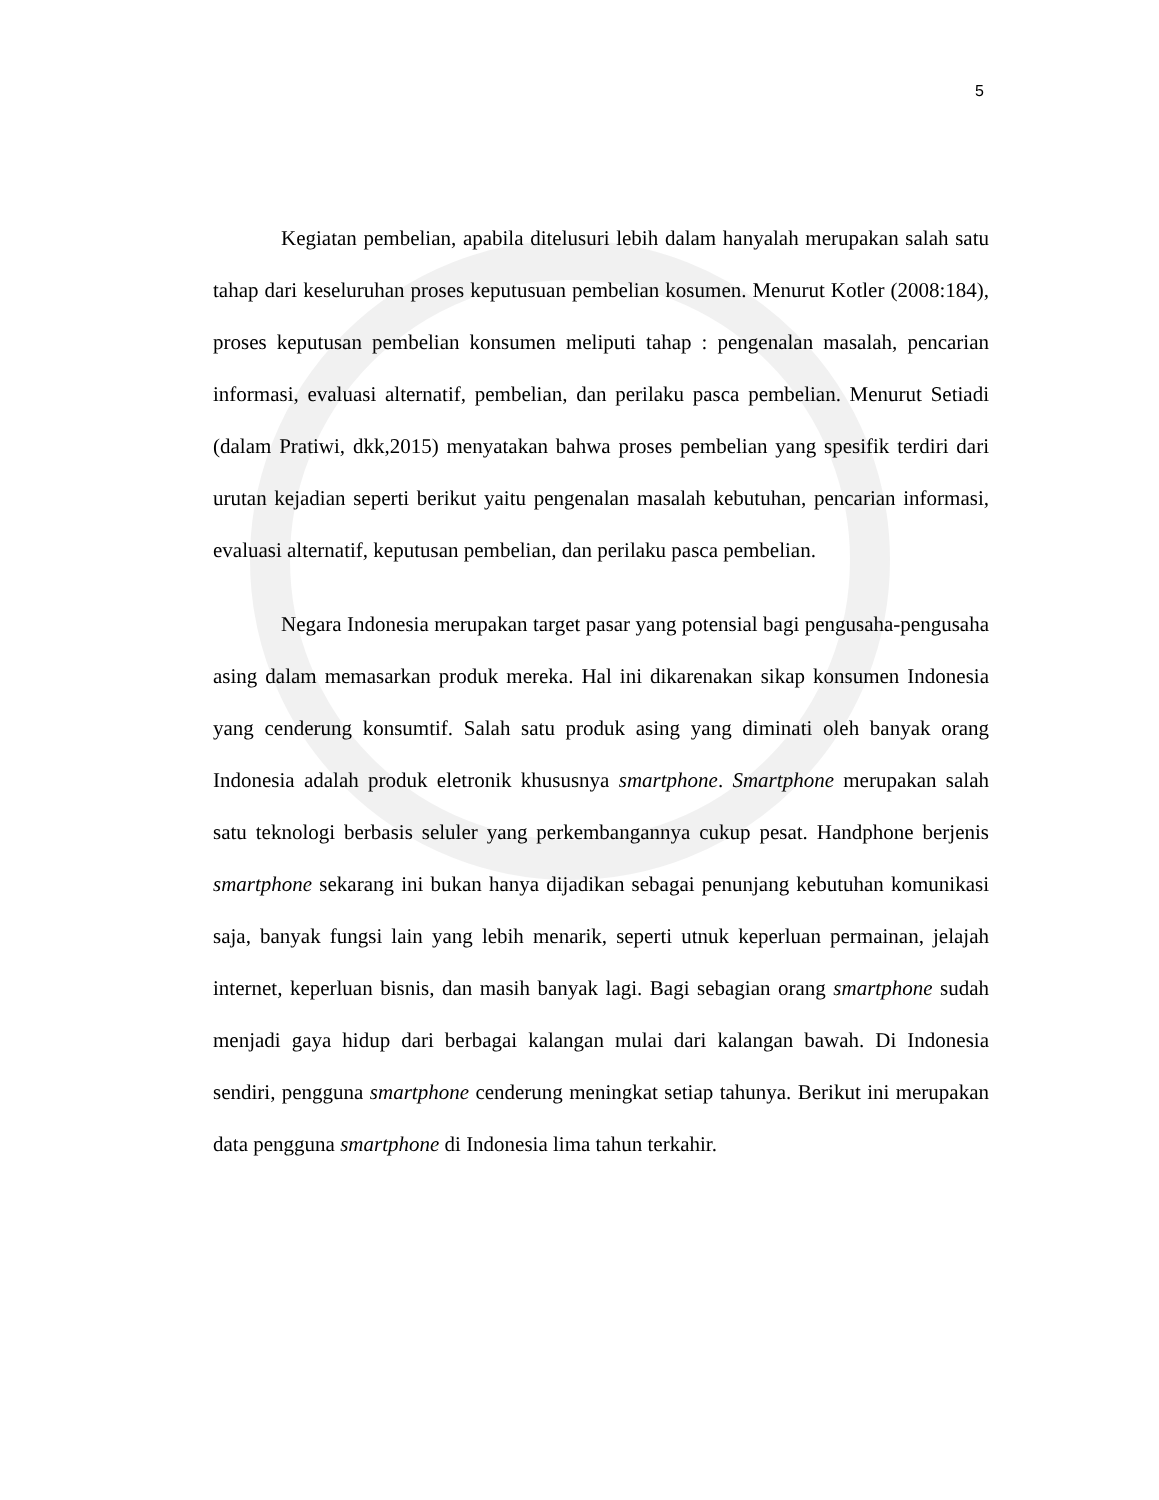5
Kegiatan pembelian, apabila ditelusuri lebih dalam hanyalah merupakan salah satu tahap dari keseluruhan proses keputusuan pembelian kosumen. Menurut Kotler (2008:184), proses keputusan pembelian konsumen meliputi tahap : pengenalan masalah, pencarian informasi, evaluasi alternatif, pembelian, dan perilaku pasca pembelian. Menurut Setiadi (dalam Pratiwi, dkk,2015) menyatakan bahwa proses pembelian yang spesifik terdiri dari urutan kejadian seperti berikut yaitu pengenalan masalah kebutuhan, pencarian informasi, evaluasi alternatif, keputusan pembelian, dan perilaku pasca pembelian.
Negara Indonesia merupakan target pasar yang potensial bagi pengusaha-pengusaha asing dalam memasarkan produk mereka. Hal ini dikarenakan sikap konsumen Indonesia yang cenderung konsumtif. Salah satu produk asing yang diminati oleh banyak orang Indonesia adalah produk eletronik khususnya smartphone. Smartphone merupakan salah satu teknologi berbasis seluler yang perkembangannya cukup pesat. Handphone berjenis smartphone sekarang ini bukan hanya dijadikan sebagai penunjang kebutuhan komunikasi saja, banyak fungsi lain yang lebih menarik, seperti utnuk keperluan permainan, jelajah internet, keperluan bisnis, dan masih banyak lagi. Bagi sebagian orang smartphone sudah menjadi gaya hidup dari berbagai kalangan mulai dari kalangan bawah. Di Indonesia sendiri, pengguna smartphone cenderung meningkat setiap tahunya. Berikut ini merupakan data pengguna smartphone di Indonesia lima tahun terkahir.